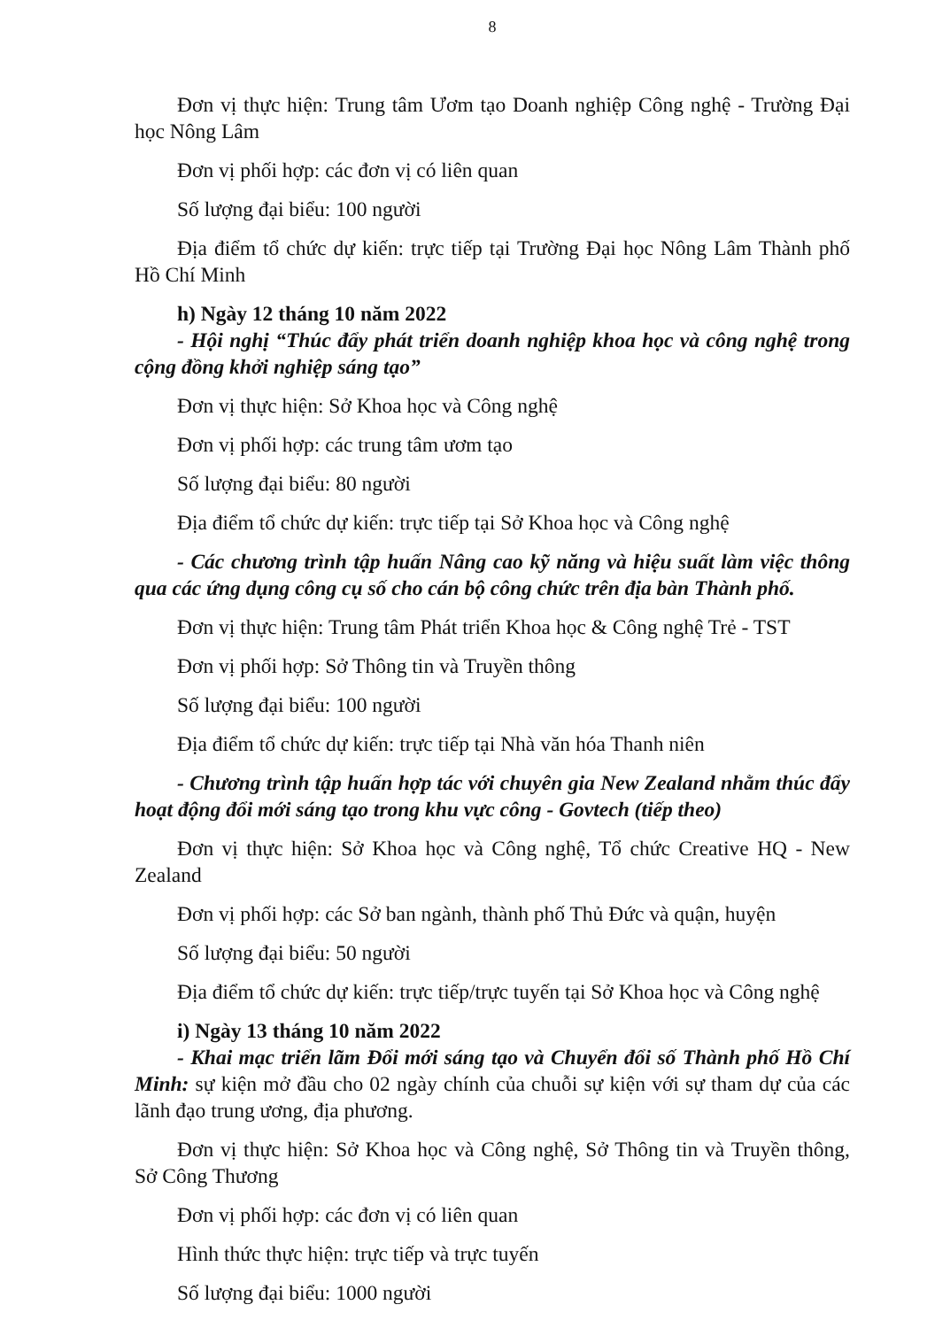8
Đơn vị thực hiện: Trung tâm Ươm tạo Doanh nghiệp Công nghệ - Trường Đại học Nông Lâm
Đơn vị phối hợp: các đơn vị có liên quan
Số lượng đại biểu: 100 người
Địa điểm tổ chức dự kiến: trực tiếp tại Trường Đại học Nông Lâm Thành phố Hồ Chí Minh
h) Ngày 12 tháng 10 năm 2022
- Hội nghị “Thúc đẩy phát triển doanh nghiệp khoa học và công nghệ trong cộng đồng khởi nghiệp sáng tạo”
Đơn vị thực hiện: Sở Khoa học và Công nghệ
Đơn vị phối hợp: các trung tâm ươm tạo
Số lượng đại biểu: 80 người
Địa điểm tổ chức dự kiến: trực tiếp tại Sở Khoa học và Công nghệ
- Các chương trình tập huấn Nâng cao kỹ năng và hiệu suất làm việc thông qua các ứng dụng công cụ số cho cán bộ công chức trên địa bàn Thành phố.
Đơn vị thực hiện: Trung tâm Phát triển Khoa học & Công nghệ Trẻ - TST
Đơn vị phối hợp: Sở Thông tin và Truyền thông
Số lượng đại biểu: 100 người
Địa điểm tổ chức dự kiến: trực tiếp tại Nhà văn hóa Thanh niên
- Chương trình tập huấn hợp tác với chuyên gia New Zealand nhằm thúc đẩy hoạt động đổi mới sáng tạo trong khu vực công - Govtech (tiếp theo)
Đơn vị thực hiện: Sở Khoa học và Công nghệ, Tổ chức Creative HQ - New Zealand
Đơn vị phối hợp: các Sở ban ngành, thành phố Thủ Đức và quận, huyện
Số lượng đại biểu: 50 người
Địa điểm tổ chức dự kiến: trực tiếp/trực tuyến tại Sở Khoa học và Công nghệ
i) Ngày 13 tháng 10 năm 2022
- Khai mạc triển lãm Đổi mới sáng tạo và Chuyển đổi số Thành phố Hồ Chí Minh: sự kiện mở đầu cho 02 ngày chính của chuỗi sự kiện với sự tham dự của các lãnh đạo trung ương, địa phương.
Đơn vị thực hiện: Sở Khoa học và Công nghệ, Sở Thông tin và Truyền thông, Sở Công Thương
Đơn vị phối hợp: các đơn vị có liên quan
Hình thức thực hiện: trực tiếp và trực tuyến
Số lượng đại biểu: 1000 người